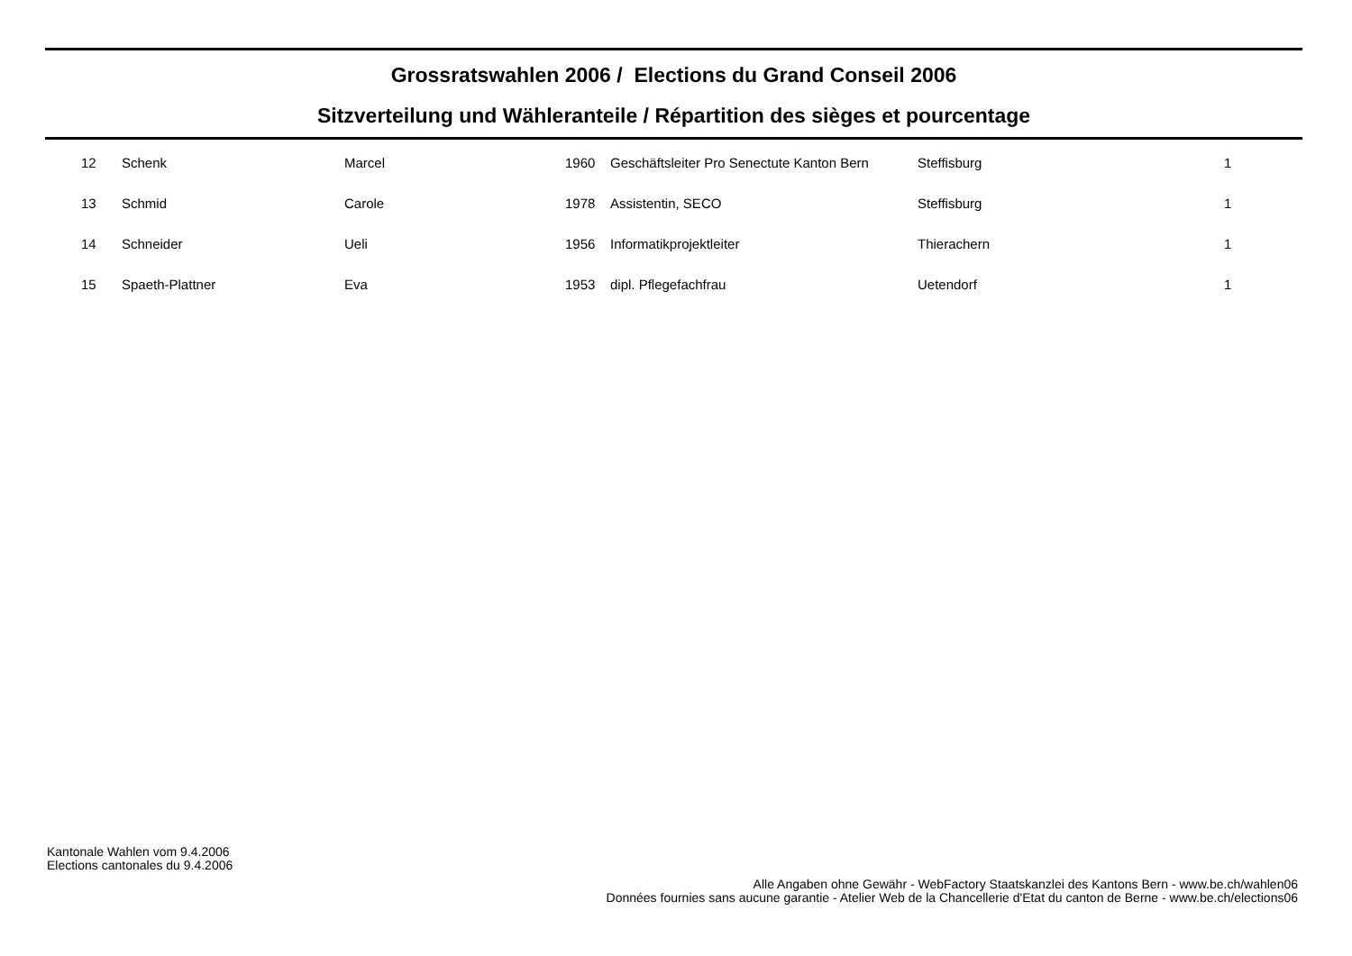Grossratswahlen 2006 / Elections du Grand Conseil 2006
Sitzverteilung und Wähleranteile / Répartition des sièges et pourcentage
| 12 | Schenk | Marcel | 1960 | Geschäftsleiter Pro Senectute Kanton Bern | Steffisburg | 1 |
| 13 | Schmid | Carole | 1978 | Assistentin, SECO | Steffisburg | 1 |
| 14 | Schneider | Ueli | 1956 | Informatikprojektleiter | Thierachern | 1 |
| 15 | Spaeth-Plattner | Eva | 1953 | dipl. Pflegefachfrau | Uetendorf | 1 |
Kantonale Wahlen vom 9.4.2006
Elections cantonales du 9.4.2006
Alle Angaben ohne Gewähr - WebFactory Staatskanzlei des Kantons Bern - www.be.ch/wahlen06
Données fournies sans aucune garantie - Atelier Web de la Chancellerie d'Etat du canton de Berne - www.be.ch/elections06